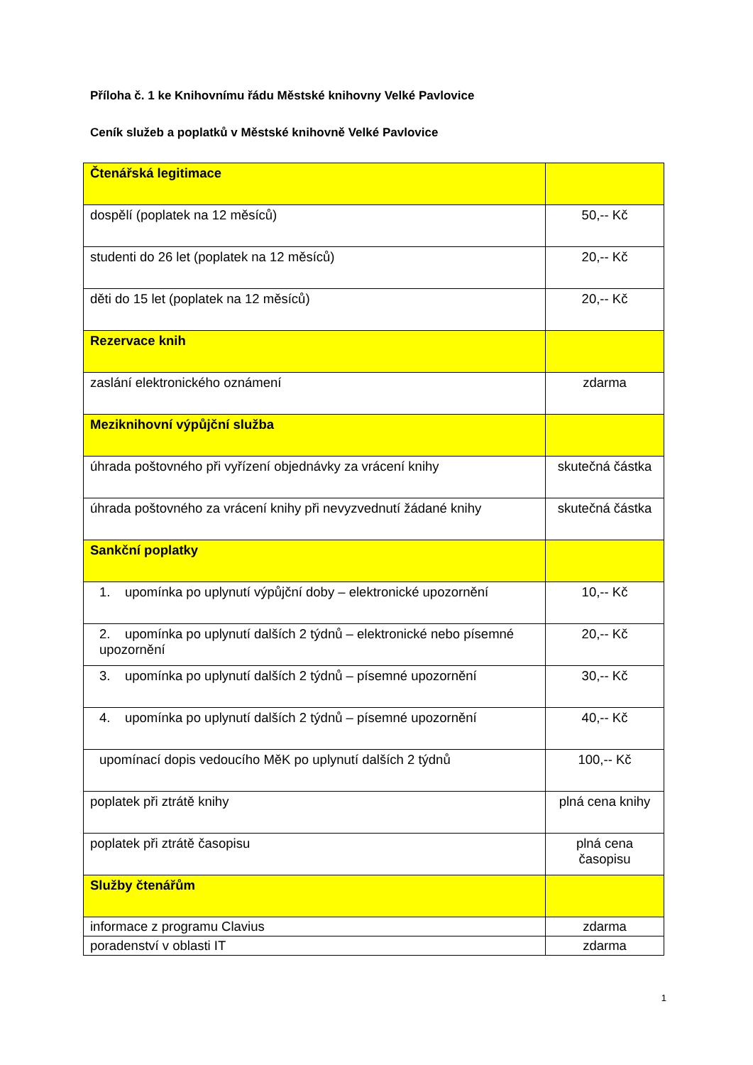Příloha č. 1 ke Knihovnímu řádu Městské knihovny Velké Pavlovice
Ceník služeb a poplatků v Městské knihovně Velké Pavlovice
| Čtenářská legitimace | |
| dospělí (poplatek na 12 měsíců) | 50,-- Kč |
| studenti do 26 let (poplatek na 12 měsíců) | 20,-- Kč |
| děti do 15 let (poplatek na 12 měsíců) | 20,-- Kč |
| Rezervace knih | |
| zaslání elektronického oznámení | zdarma |
| Meziknihovní výpůjční služba | |
| úhrada poštovného při vyřízení objednávky za vrácení knihy | skutečná částka |
| úhrada poštovného za vrácení knihy při nevyzvednutí žádané knihy | skutečná částka |
| Sankční poplatky | |
| 1. upomínka po uplynutí výpůjční doby – elektronické upozornění | 10,-- Kč |
| 2. upomínka po uplynutí dalších 2 týdnů – elektronické nebo písemné upozornění | 20,-- Kč |
| 3. upomínka po uplynutí dalších 2 týdnů – písemné upozornění | 30,-- Kč |
| 4. upomínka po uplynutí dalších 2 týdnů – písemné upozornění | 40,-- Kč |
| upomínací dopis vedoucího MěK po uplynutí dalších 2 týdnů | 100,-- Kč |
| poplatek při ztrátě knihy | plná cena knihy |
| poplatek při ztrátě časopisu | plná cena časopisu |
| Služby čtenářům | |
| informace z programu Clavius | zdarma |
| poradenství v oblasti IT | zdarma |
1